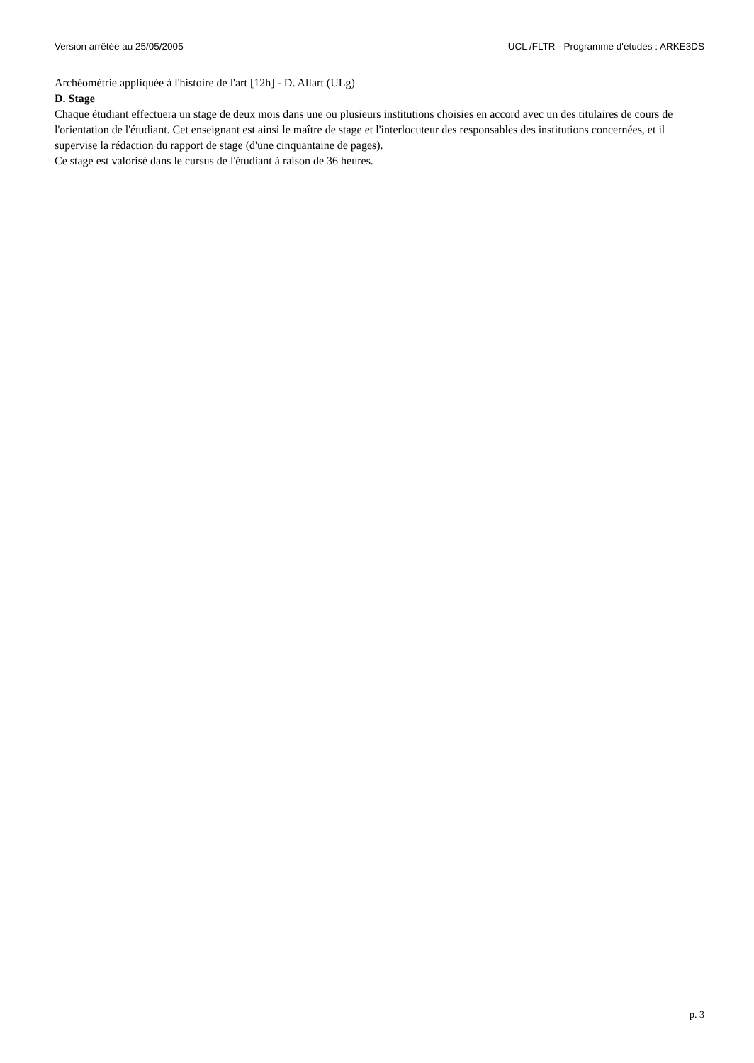Version arrêtée au 25/05/2005 UCL /FLTR - Programme d'études : ARKE3DS
Archéométrie appliquée à l'histoire de l'art [12h] - D. Allart (ULg)
D. Stage
Chaque étudiant effectuera un stage de deux mois dans une ou plusieurs institutions choisies en accord avec un des titulaires de cours de l'orientation de l'étudiant. Cet enseignant est ainsi le maître de stage et l'interlocuteur des responsables des institutions concernées, et il supervise la rédaction du rapport de stage (d'une cinquantaine de pages).
Ce stage est valorisé dans le cursus de l'étudiant à raison de 36 heures.
p. 3